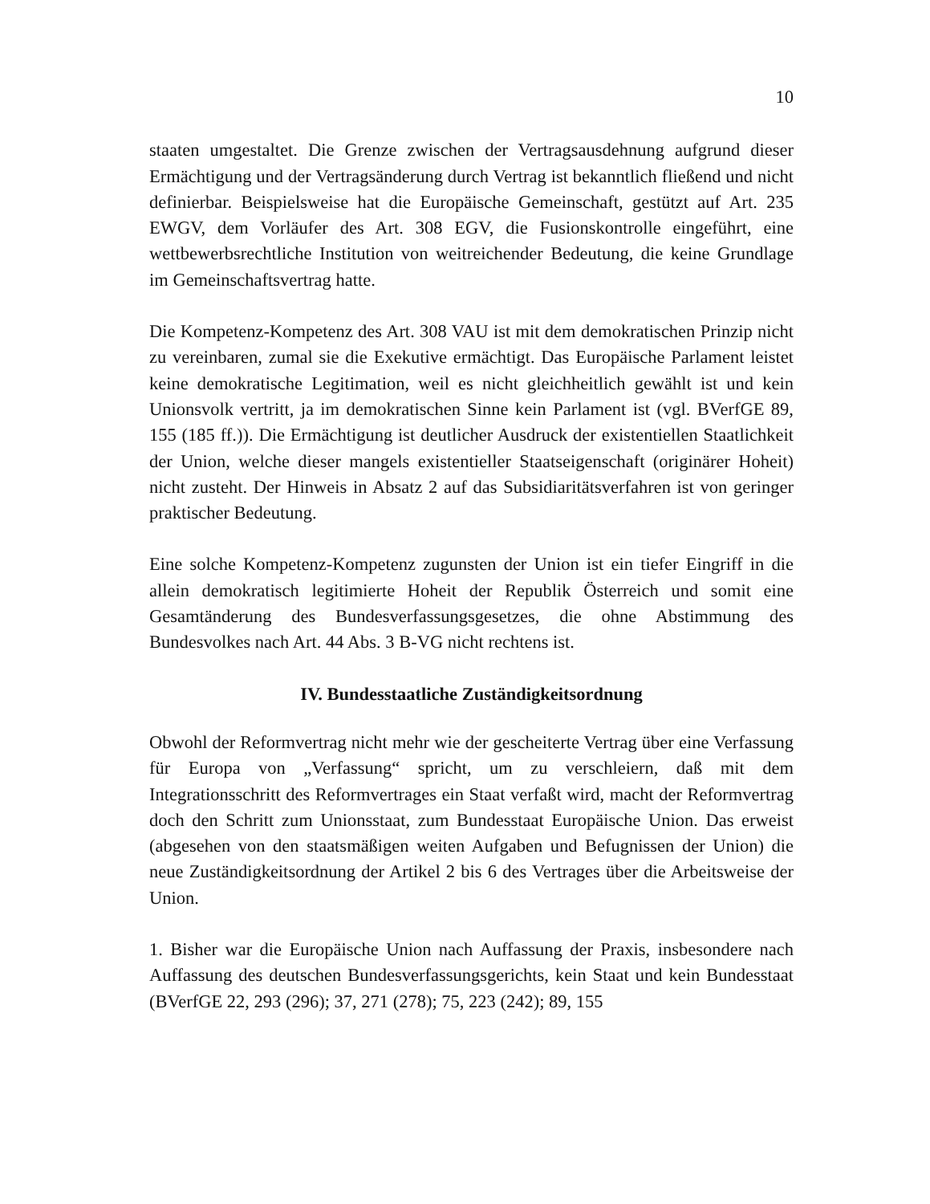10
staaten umgestaltet. Die Grenze zwischen der Vertragsausdehnung aufgrund dieser Ermächtigung und der Vertragsänderung durch Vertrag ist bekanntlich fließend und nicht definierbar. Beispielsweise hat die Europäische Gemeinschaft, gestützt auf Art. 235 EWGV, dem Vorläufer des Art. 308 EGV, die Fusionskontrolle eingeführt, eine wettbewerbsrechtliche Institution von weitreichender Bedeutung, die keine Grundlage im Gemeinschaftsvertrag hatte.
Die Kompetenz-Kompetenz des Art. 308 VAU ist mit dem demokratischen Prinzip nicht zu vereinbaren, zumal sie die Exekutive ermächtigt. Das Europäische Parlament leistet keine demokratische Legitimation, weil es nicht gleichheitlich gewählt ist und kein Unionsvolk vertritt, ja im demokratischen Sinne kein Parlament ist (vgl. BVerfGE 89, 155 (185 ff.)). Die Ermächtigung ist deutlicher Ausdruck der existentiellen Staatlichkeit der Union, welche dieser mangels existentieller Staatseigenschaft (originärer Hoheit) nicht zusteht. Der Hinweis in Absatz 2 auf das Subsidiaritätsverfahren ist von geringer praktischer Bedeutung.
Eine solche Kompetenz-Kompetenz zugunsten der Union ist ein tiefer Eingriff in die allein demokratisch legitimierte Hoheit der Republik Österreich und somit eine Gesamtänderung des Bundesverfassungsgesetzes, die ohne Abstimmung des Bundesvolkes nach Art. 44 Abs. 3 B-VG nicht rechtens ist.
IV. Bundesstaatliche Zuständigkeitsordnung
Obwohl der Reformvertrag nicht mehr wie der gescheiterte Vertrag über eine Verfassung für Europa von „Verfassung“ spricht, um zu verschleiern, daß mit dem Integrationsschritt des Reformvertrages ein Staat verfaßt wird, macht der Reformvertrag doch den Schritt zum Unionsstaat, zum Bundesstaat Europäische Union. Das erweist (abgesehen von den staatsmäßigen weiten Aufgaben und Befugnissen der Union) die neue Zuständigkeitsordnung der Artikel 2 bis 6 des Vertrages über die Arbeitsweise der Union.
1. Bisher war die Europäische Union nach Auffassung der Praxis, insbesondere nach Auffassung des deutschen Bundesverfassungsgerichts, kein Staat und kein Bundesstaat (BVerfGE 22, 293 (296); 37, 271 (278); 75, 223 (242); 89, 155